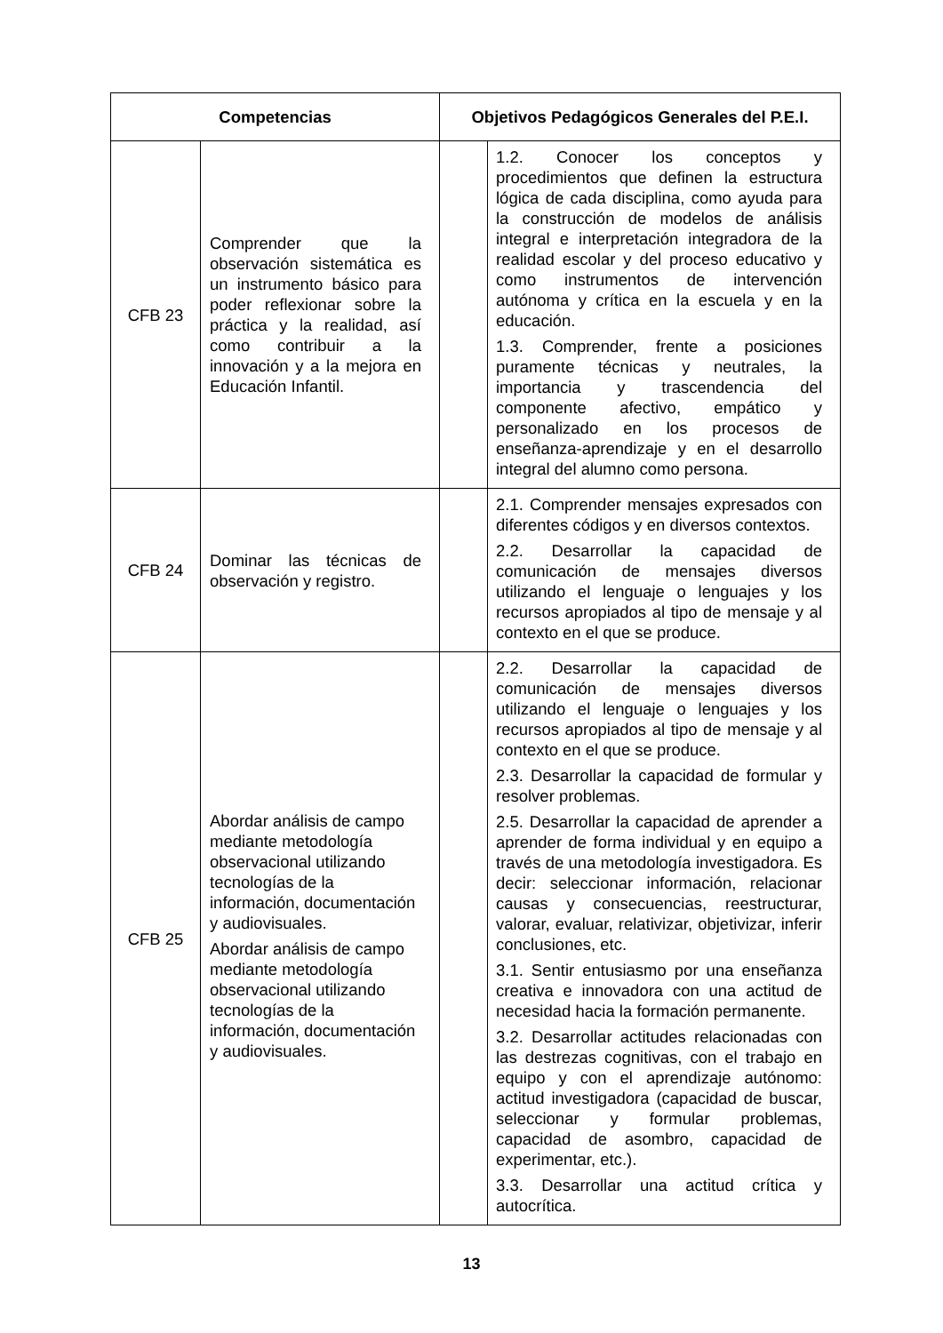| Competencias | | Objetivos Pedagógicos Generales del P.E.I. | |
| --- | --- | --- | --- |
| CFB 23 | Comprender que la observación sistemática es un instrumento básico para poder reflexionar sobre la práctica y la realidad, así como contribuir a la innovación y a la mejora en Educación Infantil. | | 1.2. Conocer los conceptos y procedimientos que definen la estructura lógica de cada disciplina, como ayuda para la construcción de modelos de análisis integral e interpretación integradora de la realidad escolar y del proceso educativo y como instrumentos de intervención autónoma y crítica en la escuela y en la educación. 1.3. Comprender, frente a posiciones puramente técnicas y neutrales, la importancia y trascendencia del componente afectivo, empático y personalizado en los procesos de enseñanza-aprendizaje y en el desarrollo integral del alumno como persona. |
| CFB 24 | Dominar las técnicas de observación y registro. | | 2.1. Comprender mensajes expresados con diferentes códigos y en diversos contextos. 2.2. Desarrollar la capacidad de comunicación de mensajes diversos utilizando el lenguaje o lenguajes y los recursos apropiados al tipo de mensaje y al contexto en el que se produce. |
| CFB 25 | Abordar análisis de campo mediante metodología observacional utilizando tecnologías de la información, documentación y audiovisuales. Abordar análisis de campo mediante metodología observacional utilizando tecnologías de la información, documentación y audiovisuales. | | 2.2. Desarrollar la capacidad de comunicación de mensajes diversos utilizando el lenguaje o lenguajes y los recursos apropiados al tipo de mensaje y al contexto en el que se produce. 2.3. Desarrollar la capacidad de formular y resolver problemas. 2.5. Desarrollar la capacidad de aprender a aprender de forma individual y en equipo a través de una metodología investigadora. Es decir: seleccionar información, relacionar causas y consecuencias, reestructurar, valorar, evaluar, relativizar, objetivizar, inferir conclusiones, etc. 3.1. Sentir entusiasmo por una enseñanza creativa e innovadora con una actitud de necesidad hacia la formación permanente. 3.2. Desarrollar actitudes relacionadas con las destrezas cognitivas, con el trabajo en equipo y con el aprendizaje autónomo: actitud investigadora (capacidad de buscar, seleccionar y formular problemas, capacidad de asombro, capacidad de experimentar, etc.). 3.3. Desarrollar una actitud crítica y autocrítica. |
13